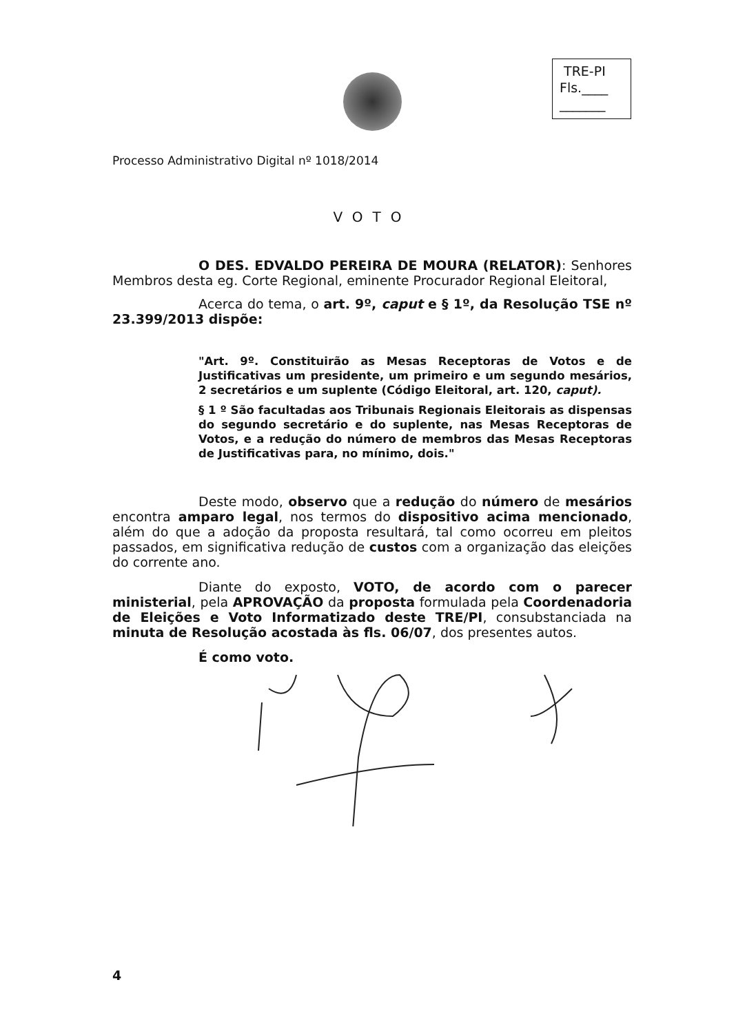TRE-PI
Fls.____
_______
Processo Administrativo Digital nº 1018/2014
VOTO
O DES. EDVALDO PEREIRA DE MOURA (RELATOR): Senhores Membros desta eg. Corte Regional, eminente Procurador Regional Eleitoral,
Acerca do tema, o art. 9º, caput e § 1º, da Resolução TSE nº 23.399/2013 dispõe:
"Art. 9º. Constituirão as Mesas Receptoras de Votos e de Justificativas um presidente, um primeiro e um segundo mesários, 2 secretários e um suplente (Código Eleitoral, art. 120, caput).
§ 1 º São facultadas aos Tribunais Regionais Eleitorais as dispensas do segundo secretário e do suplente, nas Mesas Receptoras de Votos, e a redução do número de membros das Mesas Receptoras de Justificativas para, no mínimo, dois."
Deste modo, observo que a redução do número de mesários encontra amparo legal, nos termos do dispositivo acima mencionado, além do que a adoção da proposta resultará, tal como ocorreu em pleitos passados, em significativa redução de custos com a organização das eleições do corrente ano.
Diante do exposto, VOTO, de acordo com o parecer ministerial, pela APROVAÇÃO da proposta formulada pela Coordenadoria de Eleições e Voto Informatizado deste TRE/PI, consubstanciada na minuta de Resolução acostada às fls. 06/07, dos presentes autos.
É como voto.
4